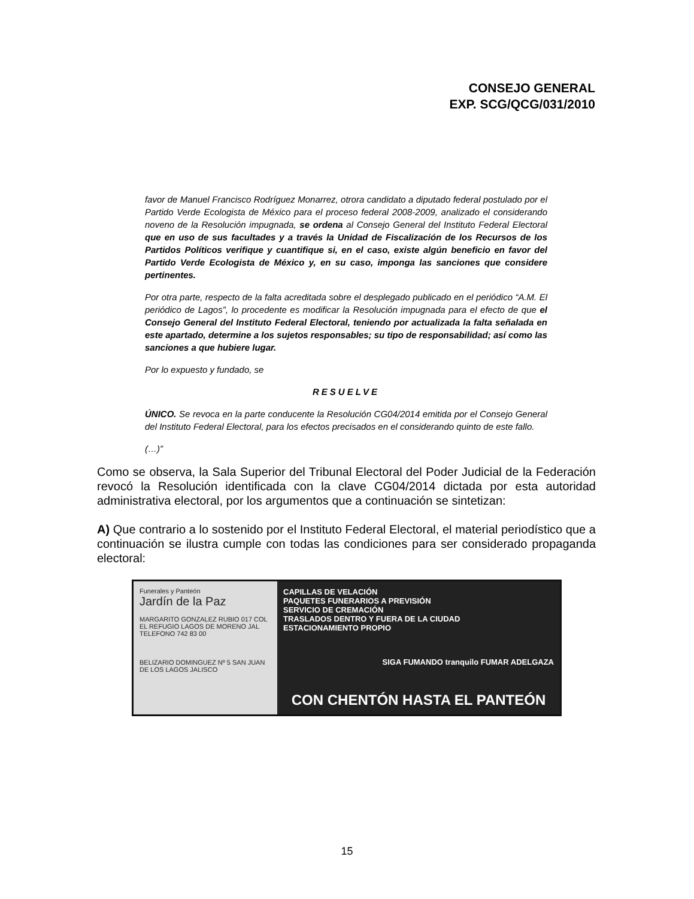CONSEJO GENERAL
EXP. SCG/QCG/031/2010
favor de Manuel Francisco Rodríguez Monarrez, otrora candidato a diputado federal postulado por el Partido Verde Ecologista de México para el proceso federal 2008-2009, analizado el considerando noveno de la Resolución impugnada, se ordena al Consejo General del Instituto Federal Electoral que en uso de sus facultades y a través la Unidad de Fiscalización de los Recursos de los Partidos Políticos verifique y cuantifique si, en el caso, existe algún beneficio en favor del Partido Verde Ecologista de México y, en su caso, imponga las sanciones que considere pertinentes.
Por otra parte, respecto de la falta acreditada sobre el desplegado publicado en el periódico “A.M. El periódico de Lagos”, lo procedente es modificar la Resolución impugnada para el efecto de que el Consejo General del Instituto Federal Electoral, teniendo por actualizada la falta señalada en este apartado, determine a los sujetos responsables; su tipo de responsabilidad; así como las sanciones a que hubiere lugar.
Por lo expuesto y fundado, se
RESUELVE
ÚNICO. Se revoca en la parte conducente la Resolución CG04/2014 emitida por el Consejo General del Instituto Federal Electoral, para los efectos precisados en el considerando quinto de este fallo.
(…)”
Como se observa, la Sala Superior del Tribunal Electoral del Poder Judicial de la Federación revocó la Resolución identificada con la clave CG04/2014 dictada por esta autoridad administrativa electoral, por los argumentos que a continuación se sintetizan:
A) Que contrario a lo sostenido por el Instituto Federal Electoral, el material periodístico que a continuación se ilustra cumple con todas las condiciones para ser considerado propaganda electoral:
Funerales y Panteón
Jardín de la Paz
MARGARITO GONZALEZ RUBIO 017 COL EL REFUGIO LAGOS DE MORENO JAL TELEFONO 742 83 00
BELIZARIO DOMINGUEZ Nº 5 SAN JUAN DE LOS LAGOS JALISCO
CAPILLAS DE VELACIÓN
PAQUETES FUNERARIOS A PREVISIÓN
SERVICIO DE CREMACIÓN
TRASLADOS DENTRO Y FUERA DE LA CIUDAD
ESTACIONAMIENTO PROPIO
SIGA FUMANDO tranquilo FUMAR ADELGAZA
CON CHENTÓN HASTA EL PANTEÓN
15